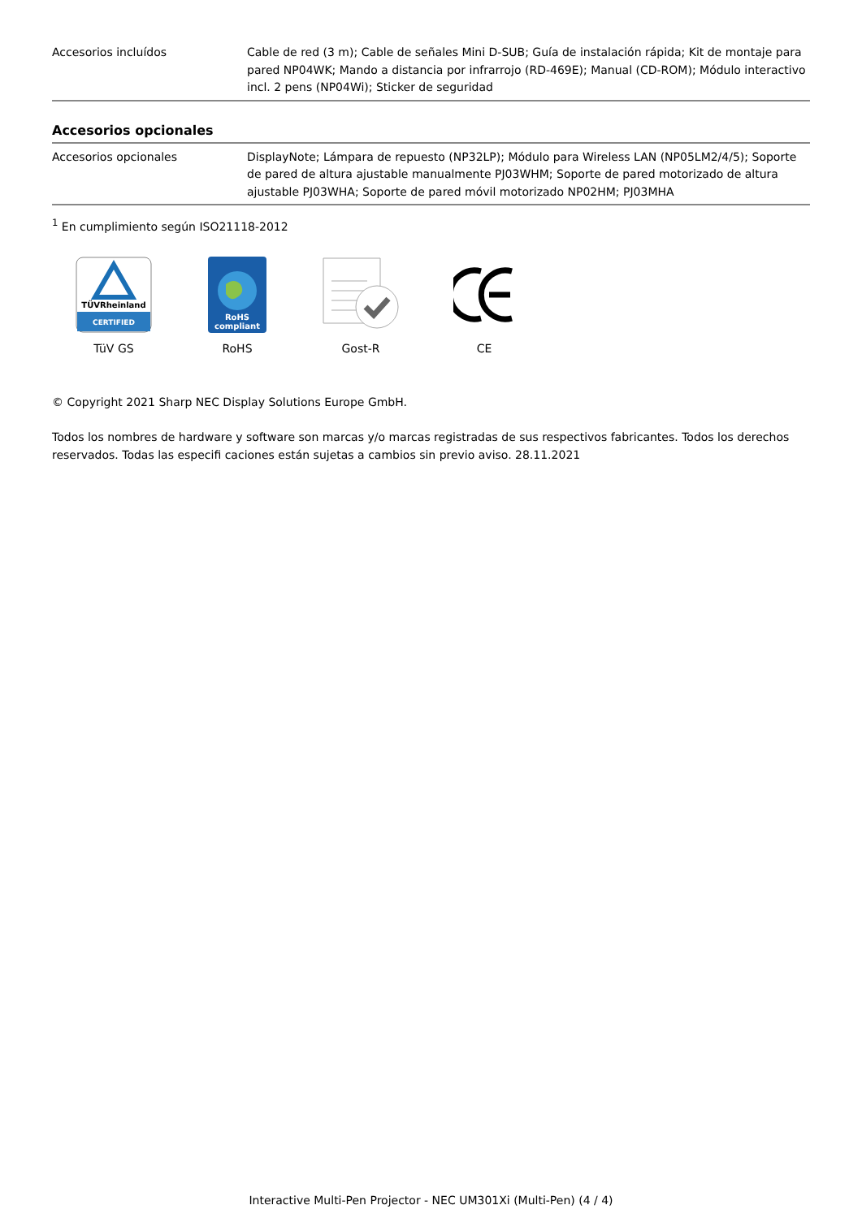| Accesorios incluídos | Cable de red (3 m); Cable de señales Mini D-SUB; Guía de instalación rápida; Kit de montaje para pared NP04WK; Mando a distancia por infrarrojo (RD-469E); Manual (CD-ROM); Módulo interactivo incl. 2 pens (NP04Wi); Sticker de seguridad |
Accesorios opcionales
| Accesorios opcionales | DisplayNote; Lámpara de repuesto (NP32LP); Módulo para Wireless LAN (NP05LM2/4/5); Soporte de pared de altura ajustable manualmente PJ03WHM; Soporte de pared motorizado de altura ajustable PJ03WHA; Soporte de pared móvil motorizado NP02HM; PJ03MHA |
<sup>1</sup> En cumplimiento según ISO21118-2012
TÜVRheinland
CERTIFIED
TüV GS
RoHS
compliant
RoHS
Gost-R CE
© Copyright 2021 Sharp NEC Display Solutions Europe GmbH.
Todos los nombres de hardware y software son marcas y/o marcas registradas de sus respectivos fabricantes. Todos los derechos reservados. Todas las especifi caciones están sujetas a cambios sin previo aviso. 28.11.2021
Interactive Multi-Pen Projector - NEC UM301Xi (Multi-Pen) (4 / 4)